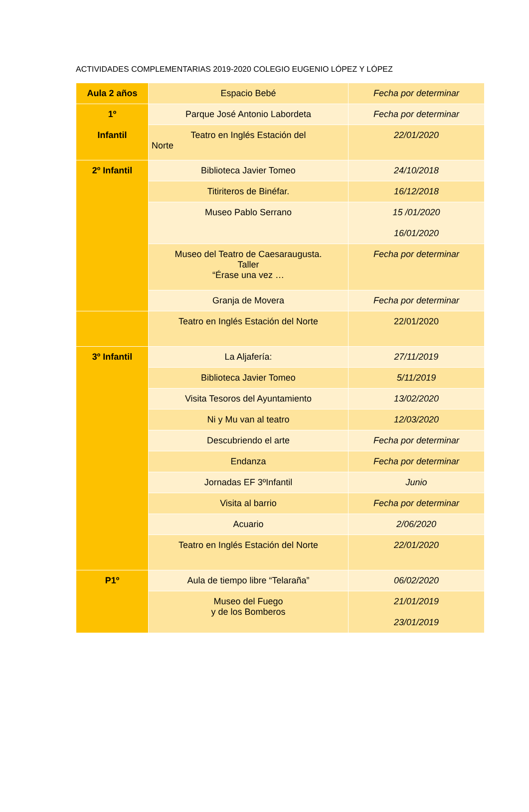ACTIVIDADES COMPLEMENTARIAS 2019-2020 COLEGIO EUGENIO LÓPEZ Y LÓPEZ
| Aula 2 años | Espacio Bebé | Fecha por determinar |
| 1º Infantil | Parque José Antonio Labordeta | Fecha por determinar |
| | Teatro en Inglés Estación del Norte | 22/01/2020 |
| 2º Infantil | Biblioteca Javier Tomeo | 24/10/2018 |
| | Titiriteros de Binéfar. | 16/12/2018 |
| | Museo Pablo Serrano | 15 /01/2020 16/01/2020 |
| | Museo del Teatro de Caesaraugusta. Taller “Érase una vez … | Fecha por determinar |
| | Granja de Movera | Fecha por determinar |
| | Teatro en Inglés Estación del Norte | 22/01/2020 |
| 3º Infantil | La Aljafería: | 27/11/2019 |
| | Biblioteca Javier Tomeo | 5/11/2019 |
| | Visita Tesoros del Ayuntamiento | 13/02/2020 |
| | Ni y Mu van al teatro | 12/03/2020 |
| | Descubriendo el arte | Fecha por determinar |
| | Endanza | Fecha por determinar |
| | Jornadas EF 3ºInfantil | Junio |
| | Visita al barrio | Fecha por determinar |
| | Acuario | 2/06/2020 |
| | Teatro en Inglés Estación del Norte | 22/01/2020 |
| P1º | Aula de tiempo libre “Telaraña” | 06/02/2020 |
| | Museo del Fuego y de los Bomberos | 21/01/2019 23/01/2019 |